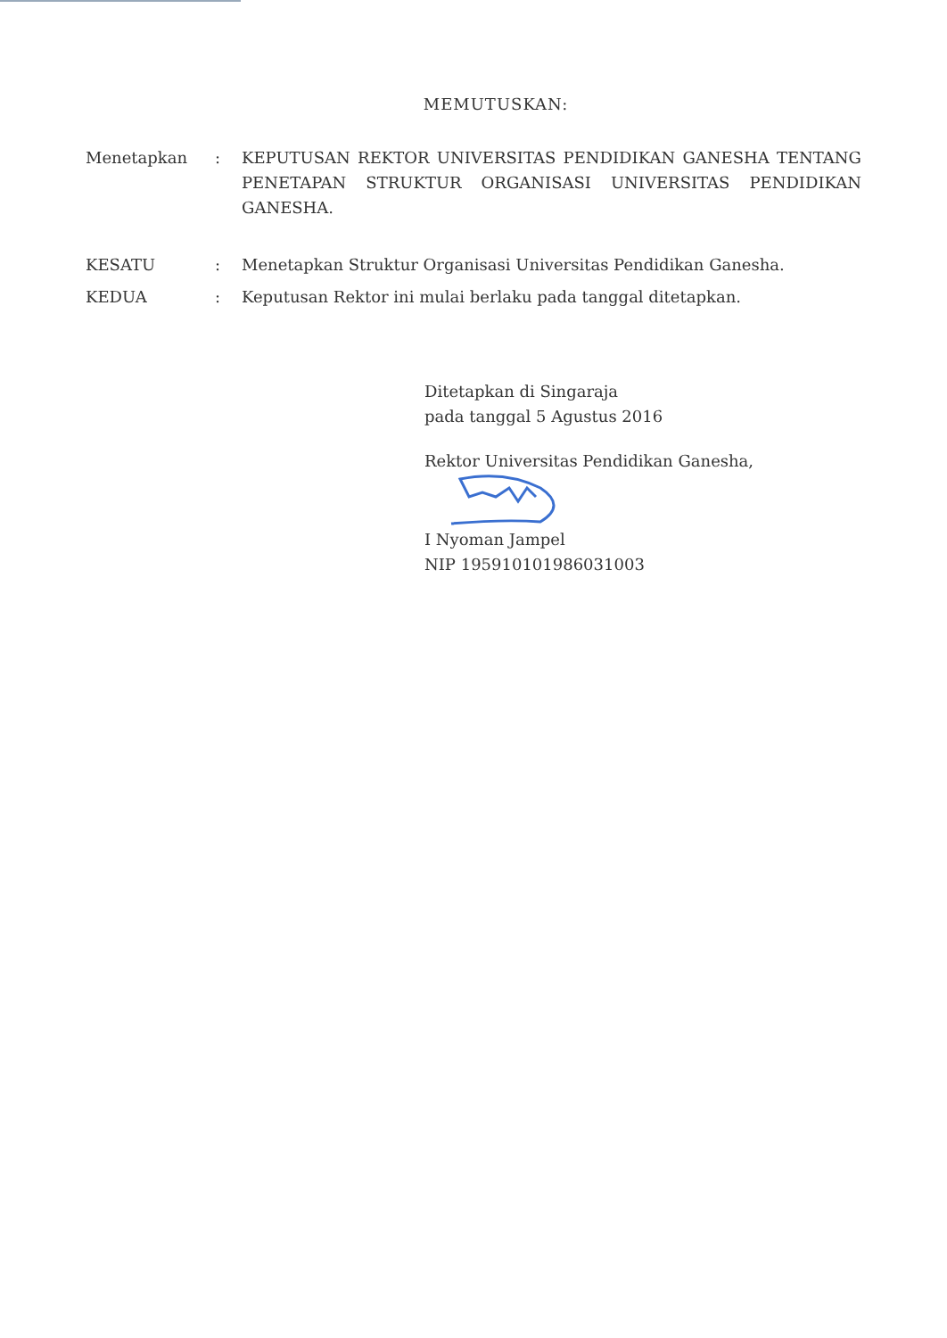MEMUTUSKAN:
| Menetapkan | : | KEPUTUSAN REKTOR UNIVERSITAS PENDIDIKAN GANESHA TENTANG PENETAPAN STRUKTUR ORGANISASI UNIVERSITAS PENDIDIKAN GANESHA. |
| KESATU | : | Menetapkan Struktur Organisasi Universitas Pendidikan Ganesha. |
| KEDUA | : | Keputusan Rektor ini mulai berlaku pada tanggal ditetapkan. |
Ditetapkan di Singaraja
pada tanggal 5 Agustus 2016
Rektor Universitas Pendidikan Ganesha,
I Nyoman Jampel
NIP 195910101986031003